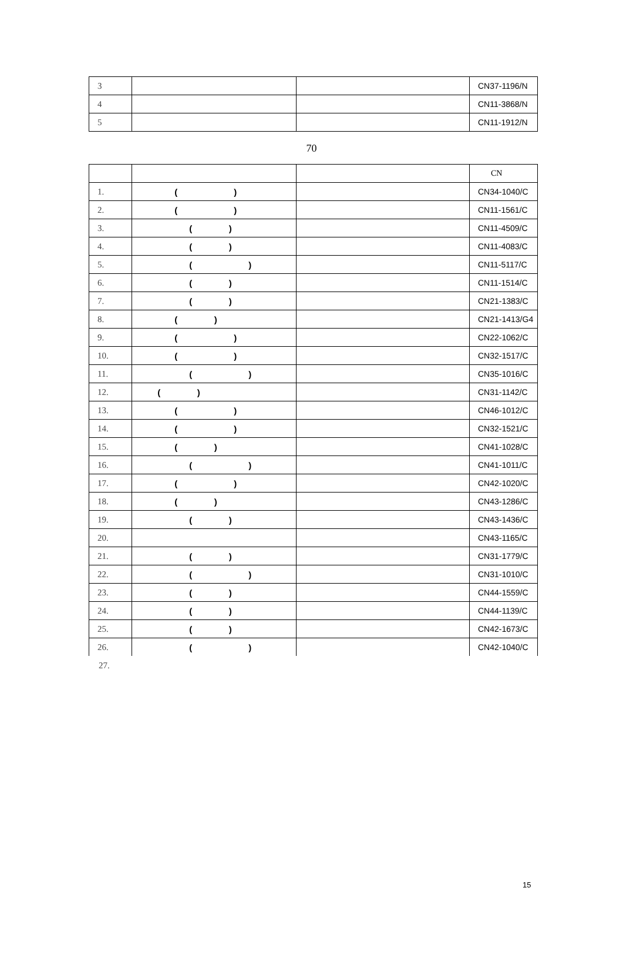| 3 | | | CN37-1196/N |
| 4 | | | CN11-3868/N |
| 5 | | | CN11-1912/N |
70
| | | | CN |
| 1. | ( ) | | CN34-1040/C |
| 2. | ( ) | | CN11-1561/C |
| 3. | ( ) | | CN11-4509/C |
| 4. | ( ) | | CN11-4083/C |
| 5. | ( ) | | CN11-5117/C |
| 6. | ( ) | | CN11-1514/C |
| 7. | ( ) | | CN21-1383/C |
| 8. | ( ) | | CN21-1413/G4 |
| 9. | ( ) | | CN22-1062/C |
| 10. | ( ) | | CN32-1517/C |
| 11. | ( ) | | CN35-1016/C |
| 12. | ( ) | | CN31-1142/C |
| 13. | ( ) | | CN46-1012/C |
| 14. | ( ) | | CN32-1521/C |
| 15. | ( ) | | CN41-1028/C |
| 16. | ( ) | | CN41-1011/C |
| 17. | ( ) | | CN42-1020/C |
| 18. | ( ) | | CN43-1286/C |
| 19. | ( ) | | CN43-1436/C |
| 20. | | | CN43-1165/C |
| 21. | ( ) | | CN31-1779/C |
| 22. | ( ) | | CN31-1010/C |
| 23. | ( ) | | CN44-1559/C |
| 24. | ( ) | | CN44-1139/C |
| 25. | ( ) | | CN42-1673/C |
| 26. | ( ) | | CN42-1040/C |
27.
15